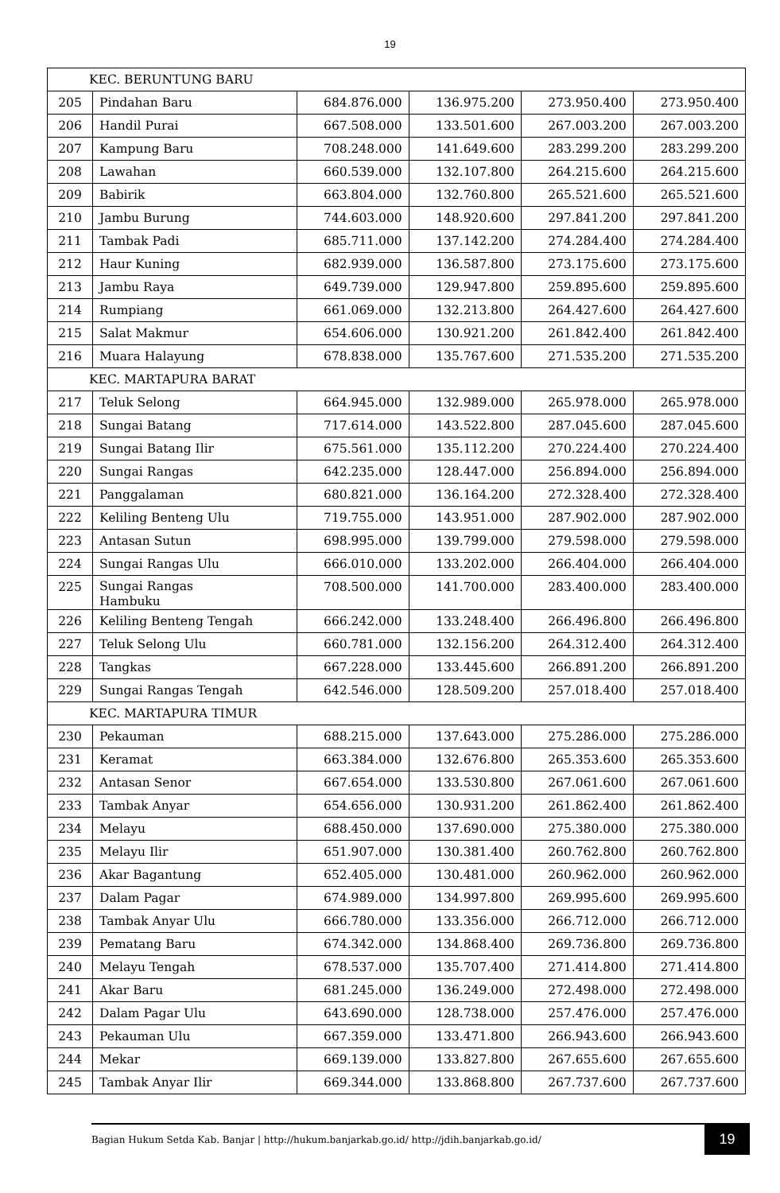19
| KEC. BERUNTUNG BARU | | | | | |
| 205 | Pindahan Baru | 684.876.000 | 136.975.200 | 273.950.400 | 273.950.400 |
| 206 | Handil Purai | 667.508.000 | 133.501.600 | 267.003.200 | 267.003.200 |
| 207 | Kampung Baru | 708.248.000 | 141.649.600 | 283.299.200 | 283.299.200 |
| 208 | Lawahan | 660.539.000 | 132.107.800 | 264.215.600 | 264.215.600 |
| 209 | Babirik | 663.804.000 | 132.760.800 | 265.521.600 | 265.521.600 |
| 210 | Jambu Burung | 744.603.000 | 148.920.600 | 297.841.200 | 297.841.200 |
| 211 | Tambak Padi | 685.711.000 | 137.142.200 | 274.284.400 | 274.284.400 |
| 212 | Haur Kuning | 682.939.000 | 136.587.800 | 273.175.600 | 273.175.600 |
| 213 | Jambu Raya | 649.739.000 | 129.947.800 | 259.895.600 | 259.895.600 |
| 214 | Rumpiang | 661.069.000 | 132.213.800 | 264.427.600 | 264.427.600 |
| 215 | Salat Makmur | 654.606.000 | 130.921.200 | 261.842.400 | 261.842.400 |
| 216 | Muara Halayung | 678.838.000 | 135.767.600 | 271.535.200 | 271.535.200 |
| KEC. MARTAPURA BARAT | | | | | |
| 217 | Teluk Selong | 664.945.000 | 132.989.000 | 265.978.000 | 265.978.000 |
| 218 | Sungai Batang | 717.614.000 | 143.522.800 | 287.045.600 | 287.045.600 |
| 219 | Sungai Batang Ilir | 675.561.000 | 135.112.200 | 270.224.400 | 270.224.400 |
| 220 | Sungai Rangas | 642.235.000 | 128.447.000 | 256.894.000 | 256.894.000 |
| 221 | Panggalaman | 680.821.000 | 136.164.200 | 272.328.400 | 272.328.400 |
| 222 | Keliling Benteng Ulu | 719.755.000 | 143.951.000 | 287.902.000 | 287.902.000 |
| 223 | Antasan Sutun | 698.995.000 | 139.799.000 | 279.598.000 | 279.598.000 |
| 224 | Sungai Rangas Ulu | 666.010.000 | 133.202.000 | 266.404.000 | 266.404.000 |
| 225 | Sungai Rangas Hambuku | 708.500.000 | 141.700.000 | 283.400.000 | 283.400.000 |
| 226 | Keliling Benteng Tengah | 666.242.000 | 133.248.400 | 266.496.800 | 266.496.800 |
| 227 | Teluk Selong Ulu | 660.781.000 | 132.156.200 | 264.312.400 | 264.312.400 |
| 228 | Tangkas | 667.228.000 | 133.445.600 | 266.891.200 | 266.891.200 |
| 229 | Sungai Rangas Tengah | 642.546.000 | 128.509.200 | 257.018.400 | 257.018.400 |
| KEC. MARTAPURA TIMUR | | | | | |
| 230 | Pekauman | 688.215.000 | 137.643.000 | 275.286.000 | 275.286.000 |
| 231 | Keramat | 663.384.000 | 132.676.800 | 265.353.600 | 265.353.600 |
| 232 | Antasan Senor | 667.654.000 | 133.530.800 | 267.061.600 | 267.061.600 |
| 233 | Tambak Anyar | 654.656.000 | 130.931.200 | 261.862.400 | 261.862.400 |
| 234 | Melayu | 688.450.000 | 137.690.000 | 275.380.000 | 275.380.000 |
| 235 | Melayu Ilir | 651.907.000 | 130.381.400 | 260.762.800 | 260.762.800 |
| 236 | Akar Bagantung | 652.405.000 | 130.481.000 | 260.962.000 | 260.962.000 |
| 237 | Dalam Pagar | 674.989.000 | 134.997.800 | 269.995.600 | 269.995.600 |
| 238 | Tambak Anyar Ulu | 666.780.000 | 133.356.000 | 266.712.000 | 266.712.000 |
| 239 | Pematang Baru | 674.342.000 | 134.868.400 | 269.736.800 | 269.736.800 |
| 240 | Melayu Tengah | 678.537.000 | 135.707.400 | 271.414.800 | 271.414.800 |
| 241 | Akar Baru | 681.245.000 | 136.249.000 | 272.498.000 | 272.498.000 |
| 242 | Dalam Pagar Ulu | 643.690.000 | 128.738.000 | 257.476.000 | 257.476.000 |
| 243 | Pekauman Ulu | 667.359.000 | 133.471.800 | 266.943.600 | 266.943.600 |
| 244 | Mekar | 669.139.000 | 133.827.800 | 267.655.600 | 267.655.600 |
| 245 | Tambak Anyar Ilir | 669.344.000 | 133.868.800 | 267.737.600 | 267.737.600 |
Bagian Hukum Setda Kab. Banjar | http://hukum.banjarkab.go.id/ http://jdih.banjarkab.go.id/
19